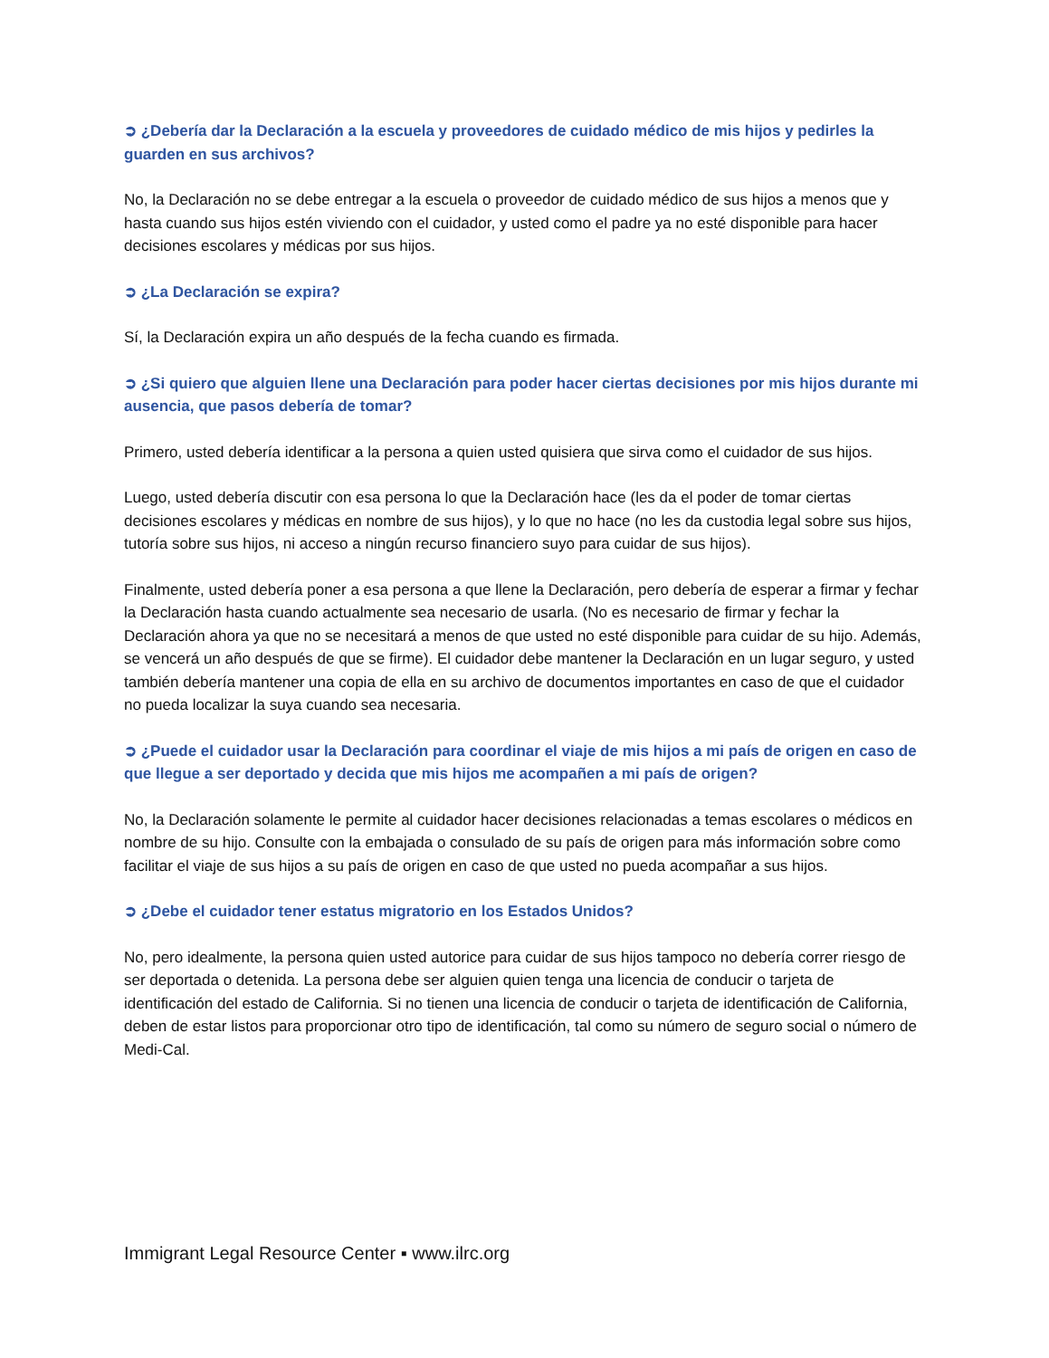➲ ¿Debería dar la Declaración a la escuela y proveedores de cuidado médico de mis hijos y pedirles la guarden en sus archivos?
No, la Declaración no se debe entregar a la escuela o proveedor de cuidado médico de sus hijos a menos que y hasta cuando sus hijos estén viviendo con el cuidador, y usted como el padre ya no esté disponible para hacer decisiones escolares y médicas por sus hijos.
➲ ¿La Declaración se expira?
Sí, la Declaración expira un año después de la fecha cuando es firmada.
➲ ¿Si quiero que alguien llene una Declaración para poder hacer ciertas decisiones por mis hijos durante mi ausencia, que pasos debería de tomar?
Primero, usted debería identificar a la persona a quien usted quisiera que sirva como el cuidador de sus hijos.
Luego, usted debería discutir con esa persona lo que la Declaración hace (les da el poder de tomar ciertas decisiones escolares y médicas en nombre de sus hijos), y lo que no hace (no les da custodia legal sobre sus hijos, tutoría sobre sus hijos, ni acceso a ningún recurso financiero suyo para cuidar de sus hijos).
Finalmente, usted debería poner a esa persona a que llene la Declaración, pero debería de esperar a firmar y fechar la Declaración hasta cuando actualmente sea necesario de usarla. (No es necesario de firmar y fechar la Declaración ahora ya que no se necesitará a menos de que usted no esté disponible para cuidar de su hijo. Además, se vencerá un año después de que se firme). El cuidador debe mantener la Declaración en un lugar seguro, y usted también debería mantener una copia de ella en su archivo de documentos importantes en caso de que el cuidador no pueda localizar la suya cuando sea necesaria.
➲ ¿Puede el cuidador usar la Declaración para coordinar el viaje de mis hijos a mi país de origen en caso de que llegue a ser deportado y decida que mis hijos me acompañen a mi país de origen?
No, la Declaración solamente le permite al cuidador hacer decisiones relacionadas a temas escolares o médicos en nombre de su hijo. Consulte con la embajada o consulado de su país de origen para más información sobre como facilitar el viaje de sus hijos a su país de origen en caso de que usted no pueda acompañar a sus hijos.
➲ ¿Debe el cuidador tener estatus migratorio en los Estados Unidos?
No, pero idealmente, la persona quien usted autorice para cuidar de sus hijos tampoco no debería correr riesgo de ser deportada o detenida. La persona debe ser alguien quien tenga una licencia de conducir o tarjeta de identificación del estado de California. Si no tienen una licencia de conducir o tarjeta de identificación de California, deben de estar listos para proporcionar otro tipo de identificación, tal como su número de seguro social o número de Medi-Cal.
Immigrant Legal Resource Center ▪ www.ilrc.org